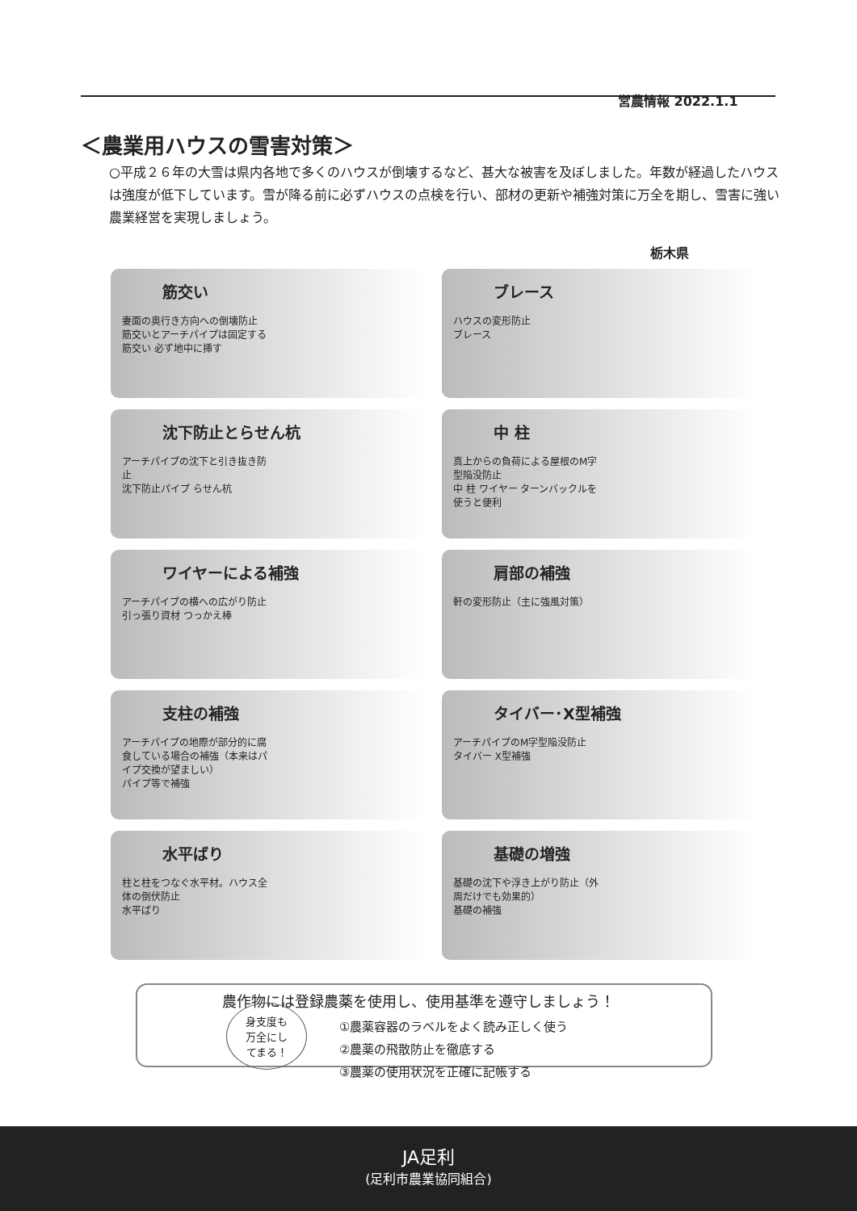営農情報 2022.1.1
＜農業用ハウスの雪害対策＞
○平成２６年の大雪は県内各地で多くのハウスが倒壊するなど、甚大な被害を及ぼしました。年数が経過したハウスは強度が低下しています。雪が降る前に必ずハウスの点検を行い、部材の更新や補強対策に万全を期し、雪害に強い農業経営を実現しましょう。
栃木県
筋交い
妻面の奥行き方向への倒壊防止
筋交いとアーチパイプは固定する 筋交い 必ず地中に挿す
ブレース
ハウスの変形防止
ブレース
沈下防止とらせん杭
アーチパイプの沈下と引き抜き防止
沈下防止パイプ らせん杭
中 柱
真上からの負荷による屋根のM字型陥没防止
中 柱 ワイヤー ターンバックルを使うと便利
ワイヤーによる補強
アーチパイプの横への広がり防止
引っ張り資材 つっかえ棒
肩部の補強
軒の変形防止（主に強風対策）
支柱の補強
アーチパイプの地際が部分的に腐食している場合の補強（本来はパイプ交換が望ましい）
パイプ等で補強
タイバー･X型補強
アーチパイプのM字型陥没防止
タイバー X型補強
水平ばり
柱と柱をつなぐ水平材。ハウス全体の倒伏防止
水平ばり
基礎の増強
基礎の沈下や浮き上がり防止（外周だけでも効果的）
基礎の補強
農作物には登録農薬を使用し、使用基準を遵守しましょう！
身支度も
万全にし
てまる！
①農薬容器のラベルをよく読み正しく使う
②農薬の飛散防止を徹底する
③農薬の使用状況を正確に記帳する
JA足利
(足利市農業協同組合)